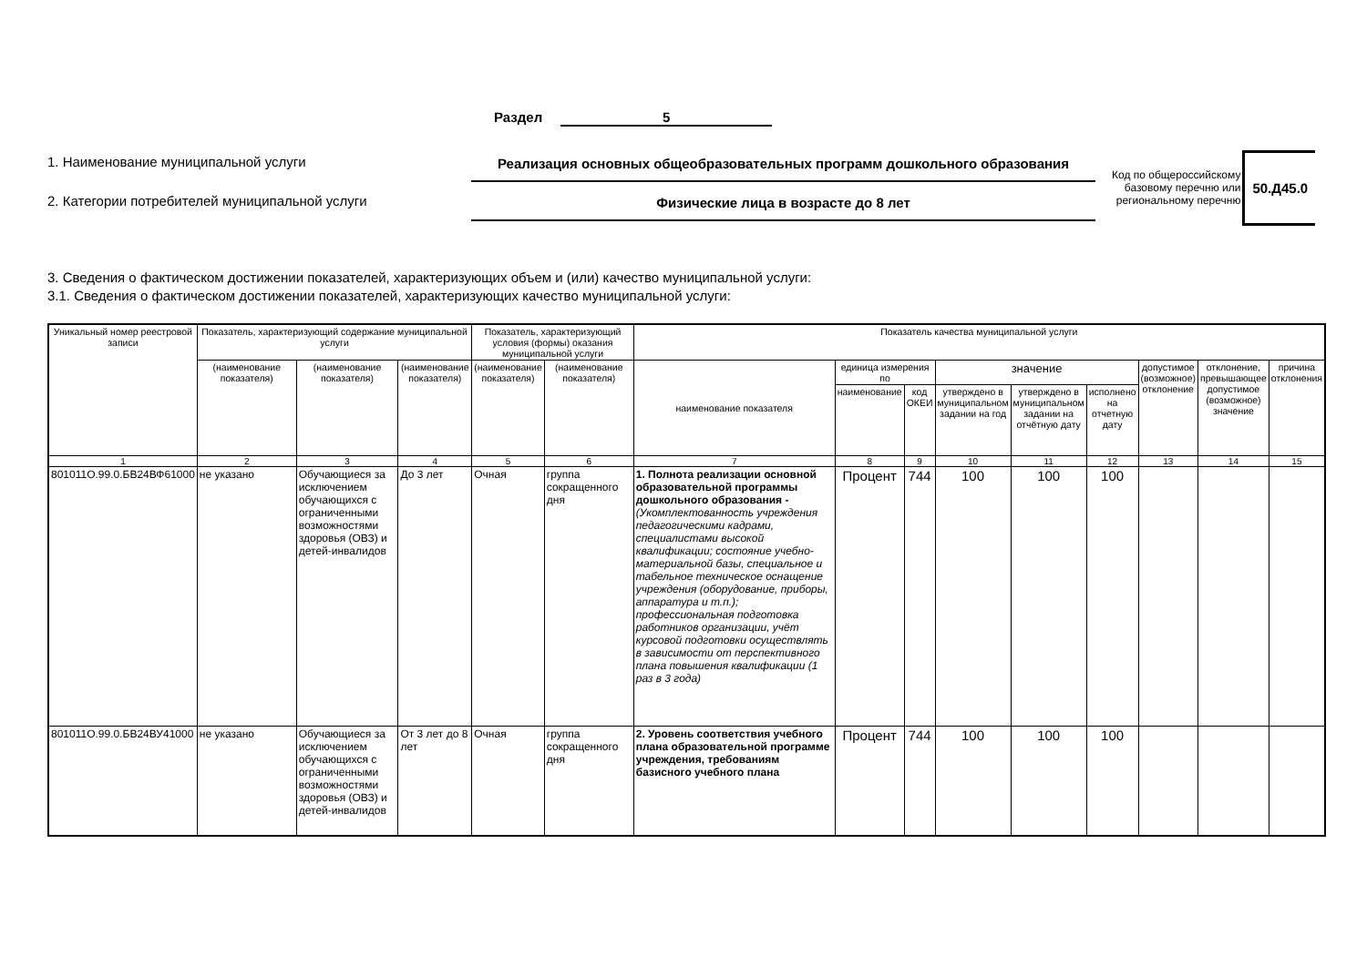Раздел 5
1. Наименование муниципальной услуги
2. Категории потребителей муниципальной услуги
Реализация основных общеобразовательных программ дошкольного образования
Физические лица в возрасте до 8 лет
Код по общероссийскому
базовому перечню или
региональному перечню 50.Д45.0
3. Сведения о фактическом достижении показателей, характеризующих объем и (или) качество муниципальной услуги:
3.1. Сведения о фактическом достижении показателей, характеризующих качество муниципальной услуги:
| Уникальный номер реестровой записи | Показатель, характеризующий содержание муниципальной услуги | | | Показатель, характеризующий условия (формы) оказания муниципальной услуги | | Показатель качества муниципальной услуги | | | | | | | | |
| --- | --- | --- | --- | --- | --- | --- | --- | --- | --- | --- | --- | --- | --- | --- |
| | (наименование показателя) | (наименование показателя) | (наименование показателя) | (наименование показателя) | (наименование показателя) | наименование показателя | единица измерения по | | значение | | | допустимое (возможное) отклонение | отклонение, превышающее допустимое (возможное) значение | причина отклонения |
| | | | | | | | наименование | код ОКЕИ | утверждено в муниципальном задании на год | утверждено в муниципальном задании на отчётную дату | исполнено на отчетную дату | | | |
| 1 | 2 | 3 | 4 | 5 | 6 | 7 | 8 | 9 | 10 | 11 | 12 | 13 | 14 | 15 |
| 801011О.99.0.БВ24ВФ61000 | не указано | Обучающиеся за исключением обучающихся с ограниченными возможностями здоровья (ОВЗ) и детей-инвалидов | До 3 лет | Очная | группа сокращенного дня | 1. Полнота реализации основной образовательной программы дошкольного образования - (Укомплектованность учреждения педагогическими кадрами, специалистами высокой квалификации; состояние учебно-материальной базы, специальное и табельное техническое оснащение учреждения (оборудование, приборы, аппаратура и т.п.); профессиональная подготовка работников организации, учёт курсовой подготовки осуществлять в зависимости от перспективного плана повышения квалификации (1 раз в 3 года) | Процент | 744 | 100 | 100 | 100 | | | |
| 801011О.99.0.БВ24ВУ41000 | не указано | Обучающиеся за исключением обучающихся с ограниченными возможностями здоровья (ОВЗ) и детей-инвалидов | От 3 лет до 8 лет | Очная | группа сокращенного дня | 2. Уровень соответствия учебного плана образовательной программе учреждения, требованиям базисного учебного плана | Процент | 744 | 100 | 100 | 100 | | | |